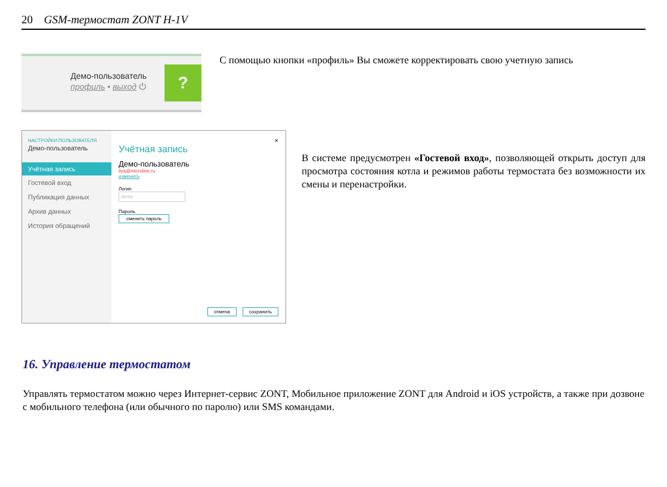20 GSM-термостат ZONT H-1V
Демо-пользователь
профиль • выход ⏻
?
С помощью кнопки «профиль» Вы сможете корректировать свою учетную запись
НАСТРОЙКИ ПОЛЬЗОВАТЕЛЯ
Демо-пользователь
Учётная запись
Гостевой вход
Публикация данных
Архив данных
История обращений
×
Учётная запись
Демо-пользователь
ilya@microline.ru
изменить
Логин
demo
Пароль
сменить пароль
отмена сохранить
В системе предусмотрен «Гостевой вход», позволяющей открыть доступ для просмотра состояния котла и режимов работы термостата без возможности их смены и перенастройки.
16. Управление термостатом
Управлять термостатом можно через Интернет-сервис ZONT, Мобильное приложение ZONT для Android и iOS устройств, а также при дозвоне с мобильного телефона (или обычного по паролю) или SMS командами.